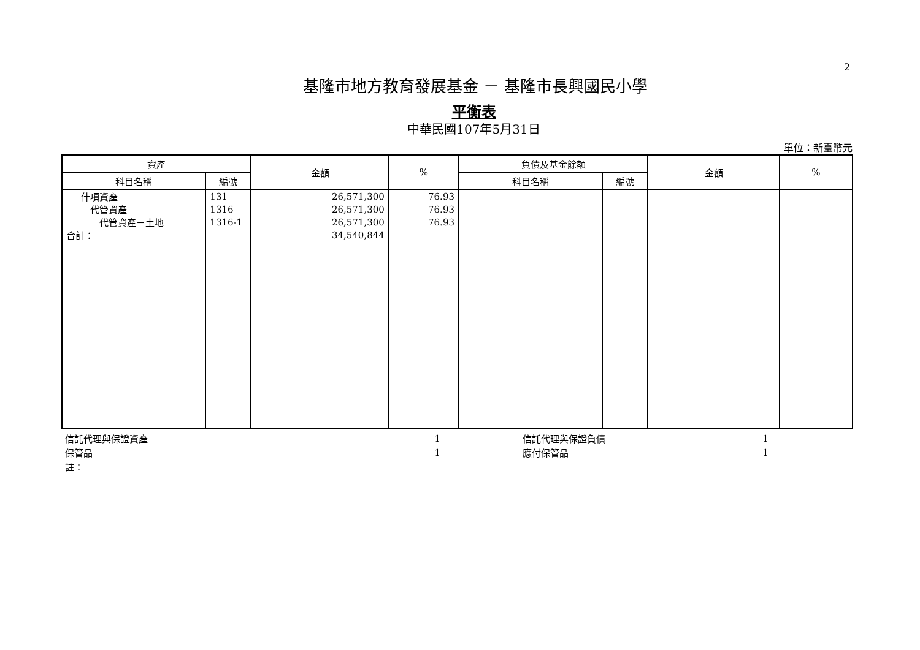2
基隆市地方教育發展基金 － 基隆市長興國民小學
平衡表
中華民國107年5月31日
單位：新臺幣元
| 資產 | | 金額 | % | 負債及基金餘額 | | 金額 | % |
| --- | --- | --- | --- | --- | --- | --- | --- |
| 科目名稱 | 編號 | | | 科目名稱 | 編號 | | |
| 什項資產 | 131 | 26,571,300 | 76.93 | | | | |
| 代管資產 | 1316 | 26,571,300 | 76.93 | | | | |
| 代管資產－土地 | 1316-1 | 26,571,300 | 76.93 | | | | |
| 合計： | | 34,540,844 | | | | | |
| 信託代理與保證資產 | 1 | | 信託代理與保證負債 | 1 | |
| 保管品 | 1 | | 應付保管品 | 1 | |
| 註： | | | | | |